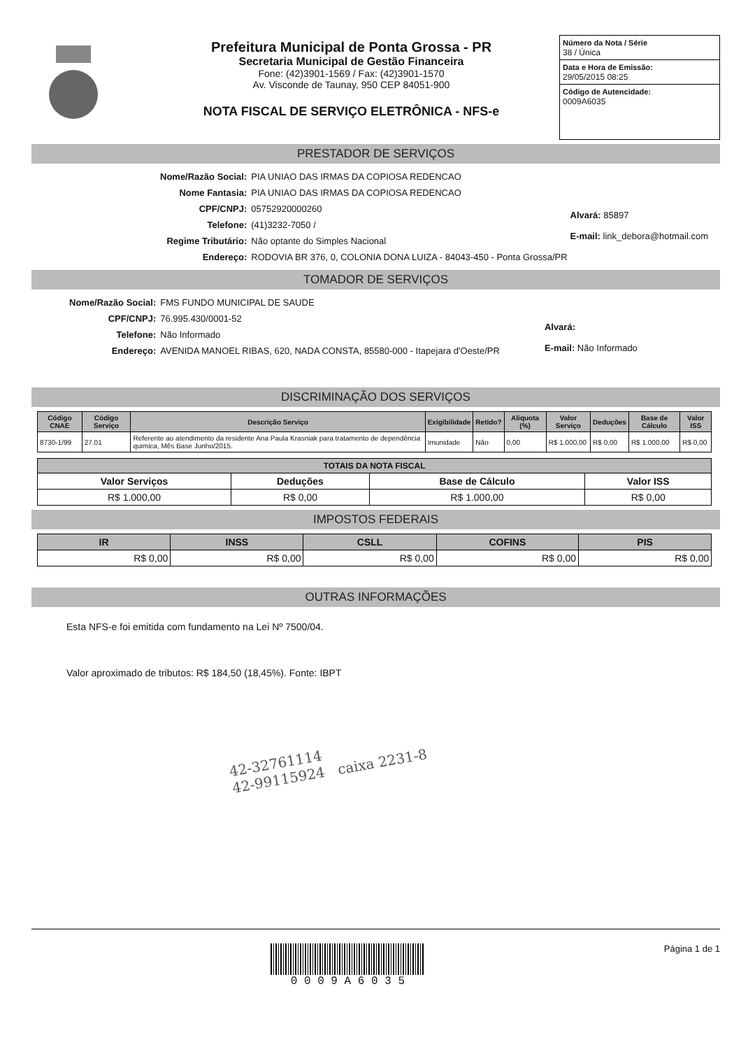Prefeitura Municipal de Ponta Grossa - PR
Secretaria Municipal de Gestão Financeira
Fone: (42)3901-1569 / Fax: (42)3901-1570
Av. Visconde de Taunay, 950 CEP 84051-900
NOTA FISCAL DE SERVIÇO ELETRÔNICA - NFS-e
Número da Nota / Série
38 / Única
Data e Hora de Emissão:
29/05/2015 08:25
Código de Autencidade:
0009A6035
PRESTADOR DE SERVIÇOS
| Nome/Razão Social: | PIA UNIAO DAS IRMAS DA COPIOSA REDENCAO |
| Nome Fantasia: | PIA UNIAO DAS IRMAS DA COPIOSA REDENCAO |
| CPF/CNPJ: | 05752920000260 |
| Telefone: | (41)3232-7050 / |
| Regime Tributário: | Não optante do Simples Nacional |
| Endereço: | RODOVIA BR 376, 0, COLONIA DONA LUIZA - 84043-450 - Ponta Grossa/PR |
Alvará: 85897
E-mail: link_debora@hotmail.com
TOMADOR DE SERVIÇOS
| Nome/Razão Social: | FMS FUNDO MUNICIPAL DE SAUDE |
| CPF/CNPJ: | 76.995.430/0001-52 |
| Telefone: | Não Informado |
| Endereço: | AVENIDA MANOEL RIBAS, 620, NADA CONSTA, 85580-000 - Itapejara d'Oeste/PR |
Alvará:
E-mail: Não Informado
DISCRIMINAÇÃO DOS SERVIÇOS
| Código CNAE | Código Serviço | Descrição Serviço | Exigibilidade | Retido? | Aliquota (%) | Valor Serviço | Deduções | Base de Cálculo | Valor ISS |
| --- | --- | --- | --- | --- | --- | --- | --- | --- | --- |
| 8730-1/99 | 27.01 | Referente ao atendimento da residente Ana Paula Krasniak para tratamento de dependência quimica, Mês Base Junho/2015. | Imunidade | Não | 0,00 | R$ 1.000,00 | R$ 0,00 | R$ 1.000,00 | R$ 0,00 |
| TOTAIS DA NOTA FISCAL | | | |
| --- | --- | --- | --- |
| Valor Serviços | Deduções | Base de Cálculo | Valor ISS |
| R$ 1.000,00 | R$ 0,00 | R$ 1.000,00 | R$ 0,00 |
IMPOSTOS FEDERAIS
| IR | INSS | CSLL | COFINS | PIS |
| --- | --- | --- | --- | --- |
| R$ 0,00 | R$ 0,00 | R$ 0,00 | R$ 0,00 | R$ 0,00 |
OUTRAS INFORMAÇÕES
Esta NFS-e foi emitida com fundamento na Lei Nº 7500/04.
Valor aproximado de tributos: R$ 184,50 (18,45%). Fonte: IBPT
42-32761114
42-99115924 caixa 2231-8
0 0 0 9 A 6 0 3 5
Página 1 de 1